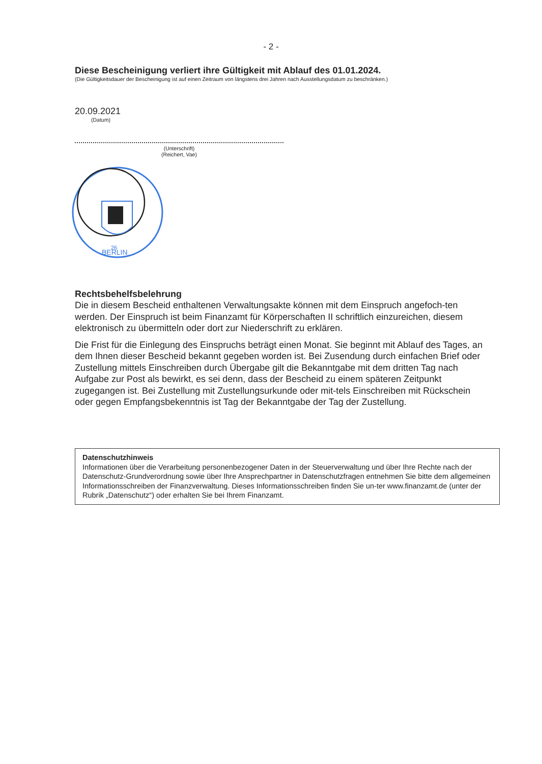- 2 -
Diese Bescheinigung verliert ihre Gültigkeit mit Ablauf des 01.01.2024.
(Die Gültigkeitsdauer der Bescheinigung ist auf einen Zeitraum von längstens drei Jahren nach Ausstellungsdatum zu beschränken.)
20.09.2021
(Datum)
(Unterschrift)
(Reichert, Vae)
26
BERLIN
Rechtsbehelfsbelehrung
Die in diesem Bescheid enthaltenen Verwaltungsakte können mit dem Einspruch angefoch-ten werden. Der Einspruch ist beim Finanzamt für Körperschaften II schriftlich einzureichen, diesem elektronisch zu übermitteln oder dort zur Niederschrift zu erklären.
Die Frist für die Einlegung des Einspruchs beträgt einen Monat. Sie beginnt mit Ablauf des Tages, an dem Ihnen dieser Bescheid bekannt gegeben worden ist. Bei Zusendung durch einfachen Brief oder Zustellung mittels Einschreiben durch Übergabe gilt die Bekanntgabe mit dem dritten Tag nach Aufgabe zur Post als bewirkt, es sei denn, dass der Bescheid zu einem späteren Zeitpunkt zugegangen ist. Bei Zustellung mit Zustellungsurkunde oder mit-tels Einschreiben mit Rückschein oder gegen Empfangsbekenntnis ist Tag der Bekanntgabe der Tag der Zustellung.
Datenschutzhinweis
Informationen über die Verarbeitung personenbezogener Daten in der Steuerverwaltung und über Ihre Rechte nach der Datenschutz-Grundverordnung sowie über Ihre Ansprechpartner in Datenschutzfragen entnehmen Sie bitte dem allgemeinen Informationsschreiben der Finanzverwaltung. Dieses Informationsschreiben finden Sie un-ter www.finanzamt.de (unter der Rubrik „Datenschutz“) oder erhalten Sie bei Ihrem Finanzamt.